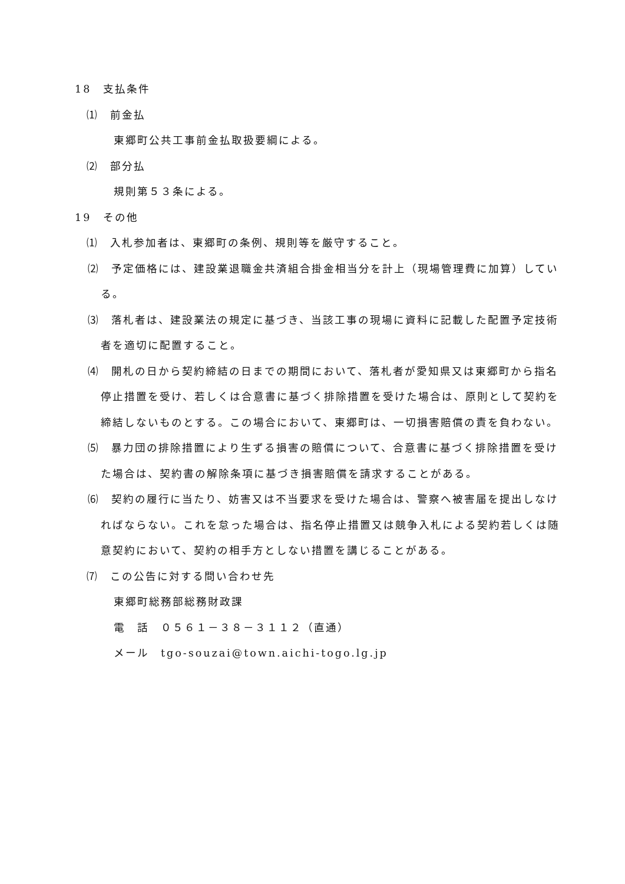18　支払条件
⑴　前金払
東郷町公共工事前金払取扱要綱による。
⑵　部分払
規則第５３条による。
19　その他
⑴　入札参加者は、東郷町の条例、規則等を厳守すること。
⑵　予定価格には、建設業退職金共済組合掛金相当分を計上（現場管理費に加算）している。
⑶　落札者は、建設業法の規定に基づき、当該工事の現場に資料に記載した配置予定技術者を適切に配置すること。
⑷　開札の日から契約締結の日までの期間において、落札者が愛知県又は東郷町から指名停止措置を受け、若しくは合意書に基づく排除措置を受けた場合は、原則として契約を締結しないものとする。この場合において、東郷町は、一切損害賠償の責を負わない。
⑸　暴力団の排除措置により生ずる損害の賠償について、合意書に基づく排除措置を受けた場合は、契約書の解除条項に基づき損害賠償を請求することがある。
⑹　契約の履行に当たり、妨害又は不当要求を受けた場合は、警察へ被害届を提出しなければならない。これを怠った場合は、指名停止措置又は競争入札による契約若しくは随意契約において、契約の相手方としない措置を講じることがある。
⑺　この公告に対する問い合わせ先
東郷町総務部総務財政課
電　話　０５６１－３８－３１１２（直通）
メール　tgo-souzai@town.aichi-togo.lg.jp